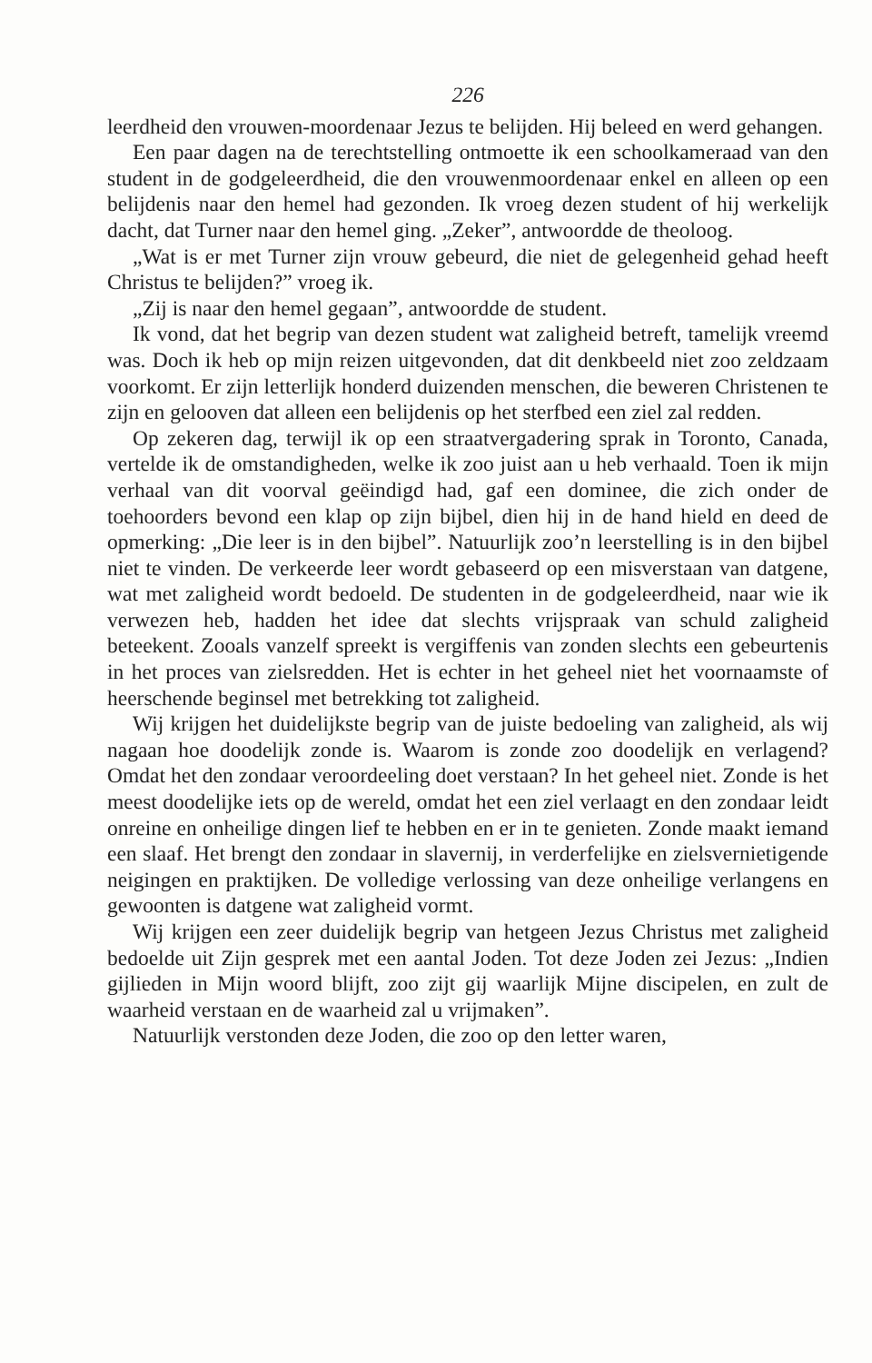226
leerdheid den vrouwen-moordenaar Jezus te belijden. Hij beleed en werd gehangen.
Een paar dagen na de terechtstelling ontmoette ik een schoolkameraad van den student in de godgeleerdheid, die den vrouwenmoordenaar enkel en alleen op een belijdenis naar den hemel had gezonden. Ik vroeg dezen student of hij werkelijk dacht, dat Turner naar den hemel ging. „Zeker”, antwoordde de theoloog.
„Wat is er met Turner zijn vrouw gebeurd, die niet de gelegenheid gehad heeft Christus te belijden?” vroeg ik.
„Zij is naar den hemel gegaan”, antwoordde de student.
Ik vond, dat het begrip van dezen student wat zaligheid betreft, tamelijk vreemd was. Doch ik heb op mijn reizen uitgevonden, dat dit denkbeeld niet zoo zeldzaam voorkomt. Er zijn letterlijk honderd duizenden menschen, die beweren Christenen te zijn en gelooven dat alleen een belijdenis op het sterfbed een ziel zal redden.
Op zekeren dag, terwijl ik op een straatvergadering sprak in Toronto, Canada, vertelde ik de omstandigheden, welke ik zoo juist aan u heb verhaald. Toen ik mijn verhaal van dit voorval geëindigd had, gaf een dominee, die zich onder de toehoorders bevond een klap op zijn bijbel, dien hij in de hand hield en deed de opmerking: „Die leer is in den bijbel”. Natuurlijk zoo’n leerstelling is in den bijbel niet te vinden. De verkeerde leer wordt gebaseerd op een misverstaan van datgene, wat met zaligheid wordt bedoeld. De studenten in de godgeleerdheid, naar wie ik verwezen heb, hadden het idee dat slechts vrijspraak van schuld zaligheid beteekent. Zooals vanzelf spreekt is vergiffenis van zonden slechts een gebeurtenis in het proces van zielsredden. Het is echter in het geheel niet het voornaamste of heerschende beginsel met betrekking tot zaligheid.
Wij krijgen het duidelijkste begrip van de juiste bedoeling van zaligheid, als wij nagaan hoe doodelijk zonde is. Waarom is zonde zoo doodelijk en verlagend? Omdat het den zondaar veroordeeling doet verstaan? In het geheel niet. Zonde is het meest doodelijke iets op de wereld, omdat het een ziel verlaagt en den zondaar leidt onreine en onheilige dingen lief te hebben en er in te genieten. Zonde maakt iemand een slaaf. Het brengt den zondaar in slavernij, in verderfelijke en zielsvernietigende neigingen en praktijken. De volledige verlossing van deze onheilige verlangens en gewoonten is datgene wat zaligheid vormt.
Wij krijgen een zeer duidelijk begrip van hetgeen Jezus Christus met zaligheid bedoelde uit Zijn gesprek met een aantal Joden. Tot deze Joden zei Jezus: „Indien gijlieden in Mijn woord blijft, zoo zijt gij waarlijk Mijne discipelen, en zult de waarheid verstaan en de waarheid zal u vrijmaken”.
Natuurlijk verstonden deze Joden, die zoo op den letter waren,